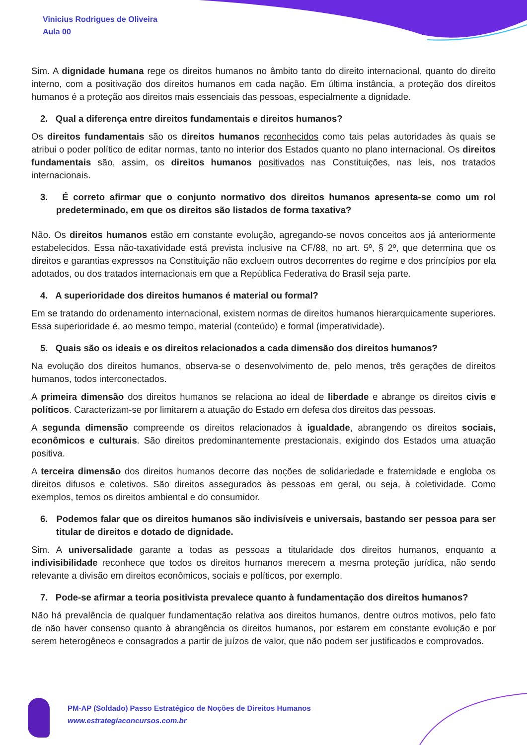Vinicius Rodrigues de Oliveira
Aula 00
Sim. A dignidade humana rege os direitos humanos no âmbito tanto do direito internacional, quanto do direito interno, com a positivação dos direitos humanos em cada nação. Em última instância, a proteção dos direitos humanos é a proteção aos direitos mais essenciais das pessoas, especialmente a dignidade.
2. Qual a diferença entre direitos fundamentais e direitos humanos?
Os direitos fundamentais são os direitos humanos reconhecidos como tais pelas autoridades às quais se atribui o poder político de editar normas, tanto no interior dos Estados quanto no plano internacional. Os direitos fundamentais são, assim, os direitos humanos positivados nas Constituições, nas leis, nos tratados internacionais.
3. É correto afirmar que o conjunto normativo dos direitos humanos apresenta-se como um rol predeterminado, em que os direitos são listados de forma taxativa?
Não. Os direitos humanos estão em constante evolução, agregando-se novos conceitos aos já anteriormente estabelecidos. Essa não-taxatividade está prevista inclusive na CF/88, no art. 5º, § 2º, que determina que os direitos e garantias expressos na Constituição não excluem outros decorrentes do regime e dos princípios por ela adotados, ou dos tratados internacionais em que a República Federativa do Brasil seja parte.
4. A superioridade dos direitos humanos é material ou formal?
Em se tratando do ordenamento internacional, existem normas de direitos humanos hierarquicamente superiores. Essa superioridade é, ao mesmo tempo, material (conteúdo) e formal (imperatividade).
5. Quais são os ideais e os direitos relacionados a cada dimensão dos direitos humanos?
Na evolução dos direitos humanos, observa-se o desenvolvimento de, pelo menos, três gerações de direitos humanos, todos interconectados.
A primeira dimensão dos direitos humanos se relaciona ao ideal de liberdade e abrange os direitos civis e políticos. Caracterizam-se por limitarem a atuação do Estado em defesa dos direitos das pessoas.
A segunda dimensão compreende os direitos relacionados à igualdade, abrangendo os direitos sociais, econômicos e culturais. São direitos predominantemente prestacionais, exigindo dos Estados uma atuação positiva.
A terceira dimensão dos direitos humanos decorre das noções de solidariedade e fraternidade e engloba os direitos difusos e coletivos. São direitos assegurados às pessoas em geral, ou seja, à coletividade. Como exemplos, temos os direitos ambiental e do consumidor.
6. Podemos falar que os direitos humanos são indivisíveis e universais, bastando ser pessoa para ser titular de direitos e dotado de dignidade.
Sim. A universalidade garante a todas as pessoas a titularidade dos direitos humanos, enquanto a indivisibilidade reconhece que todos os direitos humanos merecem a mesma proteção jurídica, não sendo relevante a divisão em direitos econômicos, sociais e políticos, por exemplo.
7. Pode-se afirmar a teoria positivista prevalece quanto à fundamentação dos direitos humanos?
Não há prevalência de qualquer fundamentação relativa aos direitos humanos, dentre outros motivos, pelo fato de não haver consenso quanto à abrangência os direitos humanos, por estarem em constante evolução e por serem heterogêneos e consagrados a partir de juízos de valor, que não podem ser justificados e comprovados.
PM-AP (Soldado) Passo Estratégico de Noções de Direitos Humanos
www.estrategiaconcursos.com.br